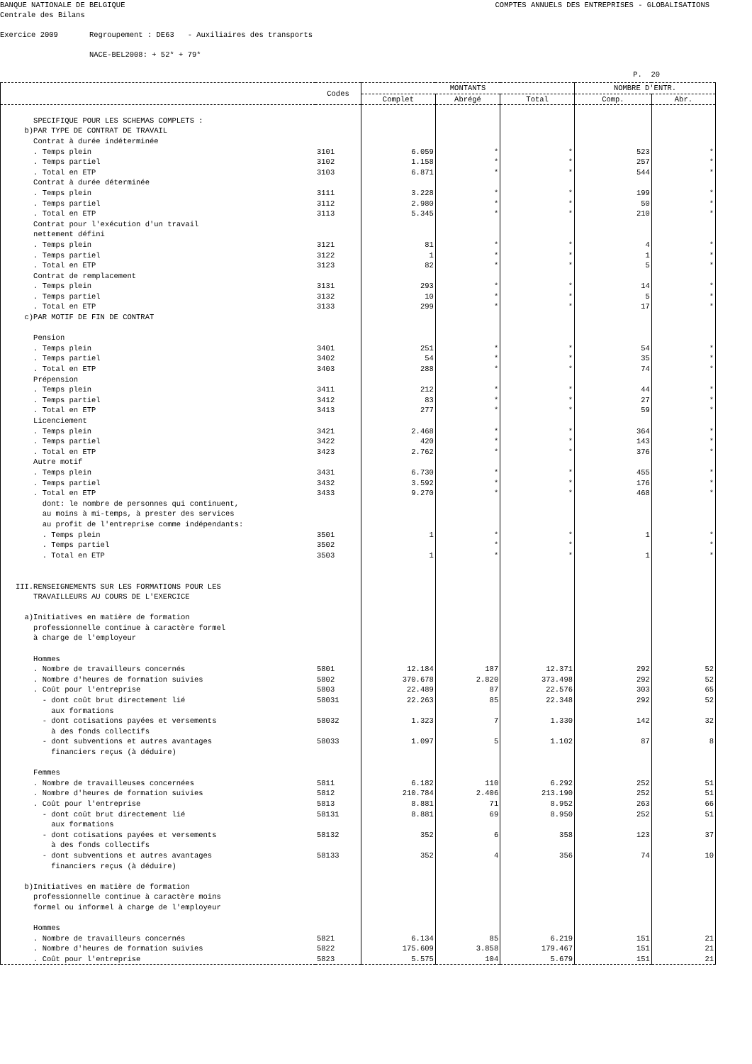BANQUE NATIONALE DE BELGIQUE COMPTES ANNUELS DES ENTREPRISES - GLOBALISATIONS
Centrale des Bilans
Exercice 2009 Regroupement : DE63 - Auxiliaires des transports
NACE-BEL2008: + 52* + 79*
P. 20
| | Codes | MONTANTS | | | NOMBRE D'ENTR. | |
| --- | --- | --- | --- | --- | --- | --- |
| | | Complet | Abrégé | Total | Comp. | Abr. |
| SPECIFIQUE POUR LES SCHEMAS COMPLETS : | | | | | | |
| b)PAR TYPE DE CONTRAT DE TRAVAIL | | | | | | |
| Contrat à durée indéterminée | | | | | | |
| . Temps plein | 3101 | 6.059 | * | * | 523 | * |
| . Temps partiel | 3102 | 1.158 | * | * | 257 | * |
| . Total en ETP | 3103 | 6.871 | * | * | 544 | * |
| Contrat à durée déterminée | | | | | | |
| . Temps plein | 3111 | 3.228 | * | * | 199 | * |
| . Temps partiel | 3112 | 2.980 | * | * | 50 | * |
| . Total en ETP | 3113 | 5.345 | * | * | 210 | * |
| Contrat pour l'exécution d'un travail | | | | | | |
| nettement défini | | | | | | |
| . Temps plein | 3121 | 81 | * | * | 4 | * |
| . Temps partiel | 3122 | 1 | * | * | 1 | * |
| . Total en ETP | 3123 | 82 | * | * | 5 | * |
| Contrat de remplacement | | | | | | |
| . Temps plein | 3131 | 293 | * | * | 14 | * |
| . Temps partiel | 3132 | 10 | * | * | 5 | * |
| . Total en ETP | 3133 | 299 | * | * | 17 | * |
| c)PAR MOTIF DE FIN DE CONTRAT | | | | | | |
| Pension | | | | | | |
| . Temps plein | 3401 | 251 | * | * | 54 | * |
| . Temps partiel | 3402 | 54 | * | * | 35 | * |
| . Total en ETP | 3403 | 288 | * | * | 74 | * |
| Prépension | | | | | | |
| . Temps plein | 3411 | 212 | * | * | 44 | * |
| . Temps partiel | 3412 | 83 | * | * | 27 | * |
| . Total en ETP | 3413 | 277 | * | * | 59 | * |
| Licenciement | | | | | | |
| . Temps plein | 3421 | 2.468 | * | * | 364 | * |
| . Temps partiel | 3422 | 420 | * | * | 143 | * |
| . Total en ETP | 3423 | 2.762 | * | * | 376 | * |
| Autre motif | | | | | | |
| . Temps plein | 3431 | 6.730 | * | * | 455 | * |
| . Temps partiel | 3432 | 3.592 | * | * | 176 | * |
| . Total en ETP | 3433 | 9.270 | * | * | 468 | * |
| dont: le nombre de personnes qui continuent, | | | | | | |
| au moins à mi-temps, à prester des services | | | | | | |
| au profit de l'entreprise comme indépendants: | | | | | | |
| . Temps plein | 3501 | 1 | * | * | 1 | * |
| . Temps partiel | 3502 | | * | * | | * |
| . Total en ETP | 3503 | 1 | * | * | 1 | * |
| III.RENSEIGNEMENTS SUR LES FORMATIONS POUR LES | | | | | | |
| TRAVAILLEURS AU COURS DE L'EXERCICE | | | | | | |
| a)Initiatives en matière de formation | | | | | | |
| professionnelle continue à caractère formel | | | | | | |
| à charge de l'employeur | | | | | | |
| Hommes | | | | | | |
| . Nombre de travailleurs concernés | 5801 | 12.184 | 187 | 12.371 | 292 | 52 |
| . Nombre d'heures de formation suivies | 5802 | 370.678 | 2.820 | 373.498 | 292 | 52 |
| . Coût pour l'entreprise | 5803 | 22.489 | 87 | 22.576 | 303 | 65 |
| - dont coût brut directement lié | 58031 | 22.263 | 85 | 22.348 | 292 | 52 |
| aux formations | | | | | | |
| - dont cotisations payées et versements | 58032 | 1.323 | 7 | 1.330 | 142 | 32 |
| à des fonds collectifs | | | | | | |
| - dont subventions et autres avantages | 58033 | 1.097 | 5 | 1.102 | 87 | 8 |
| financiers reçus (à déduire) | | | | | | |
| Femmes | | | | | | |
| . Nombre de travailleuses concernées | 5811 | 6.182 | 110 | 6.292 | 252 | 51 |
| . Nombre d'heures de formation suivies | 5812 | 210.784 | 2.406 | 213.190 | 252 | 51 |
| . Coût pour l'entreprise | 5813 | 8.881 | 71 | 8.952 | 263 | 66 |
| - dont coût brut directement lié | 58131 | 8.881 | 69 | 8.950 | 252 | 51 |
| aux formations | | | | | | |
| - dont cotisations payées et versements | 58132 | 352 | 6 | 358 | 123 | 37 |
| à des fonds collectifs | | | | | | |
| - dont subventions et autres avantages | 58133 | 352 | 4 | 356 | 74 | 10 |
| financiers reçus (à déduire) | | | | | | |
| b)Initiatives en matière de formation | | | | | | |
| professionnelle continue à caractère moins | | | | | | |
| formel ou informel à charge de l'employeur | | | | | | |
| Hommes | | | | | | |
| . Nombre de travailleurs concernés | 5821 | 6.134 | 85 | 6.219 | 151 | 21 |
| . Nombre d'heures de formation suivies | 5822 | 175.609 | 3.858 | 179.467 | 151 | 21 |
| . Coût pour l'entreprise | 5823 | 5.575 | 104 | 5.679 | 151 | 21 |